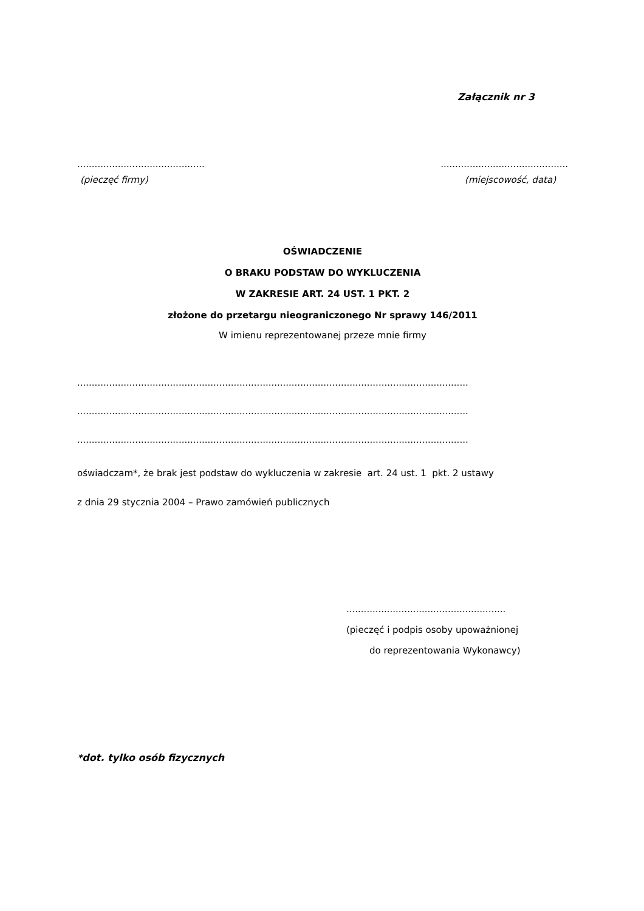Załącznik nr 3
............................................ ............................................
(pieczęć firmy) (miejscowość, data)
OŚWIADCZENIE
O BRAKU PODSTAW DO WYKLUCZENIA
W ZAKRESIE ART. 24 UST. 1 PKT. 2
złożone do przetargu nieograniczonego Nr sprawy 146/2011
W imienu reprezentowanej przeze mnie firmy
.......................................................................................................................................
.......................................................................................................................................
.......................................................................................................................................
oświadczam*, że brak jest podstaw do wykluczenia w zakresie art. 24 ust. 1 pkt. 2 ustawy
z dnia 29 stycznia 2004 – Prawo zamówień publicznych
.......................................................
(pieczęć i podpis osoby upoważnionej
do reprezentowania Wykonawcy)
*dot. tylko osób fizycznych